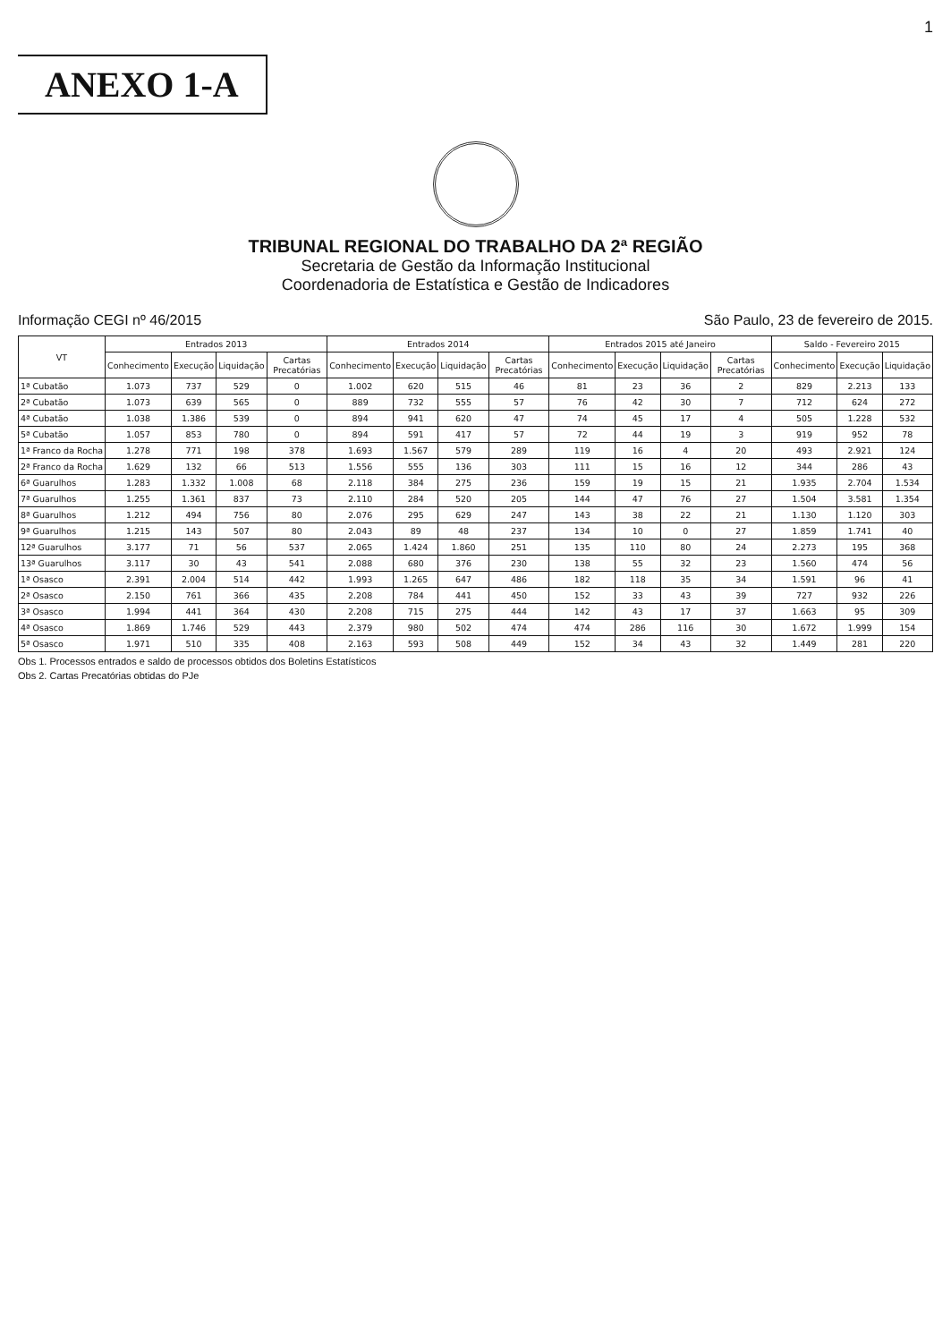1
ANEXO 1-A
TRIBUNAL REGIONAL DO TRABALHO DA 2ª REGIÃO
Secretaria de Gestão da Informação Institucional
Coordenadoria de Estatística e Gestão de Indicadores
Informação CEGI nº 46/2015 São Paulo, 23 de fevereiro de 2015.
| VT | Entrados 2013 | | | | Entrados 2014 | | | | Entrados 2015 até Janeiro | | | | Saldo - Fevereiro 2015 | | |
| --- | --- | --- | --- | --- | --- | --- | --- | --- | --- | --- | --- | --- | --- | --- | --- |
| | Conhecimento | Execução | Liquidação | Cartas Precatórias | Conhecimento | Execução | Liquidação | Cartas Precatórias | Conhecimento | Execução | Liquidação | Cartas Precatórias | Conhecimento | Execução | Liquidação |
| 1ª Cubatão | 1.073 | 737 | 529 | 0 | 1.002 | 620 | 515 | 46 | 81 | 23 | 36 | 2 | 829 | 2.213 | 133 |
| 2ª Cubatão | 1.073 | 639 | 565 | 0 | 889 | 732 | 555 | 57 | 76 | 42 | 30 | 7 | 712 | 624 | 272 |
| 4ª Cubatão | 1.038 | 1.386 | 539 | 0 | 894 | 941 | 620 | 47 | 74 | 45 | 17 | 4 | 505 | 1.228 | 532 |
| 5ª Cubatão | 1.057 | 853 | 780 | 0 | 894 | 591 | 417 | 57 | 72 | 44 | 19 | 3 | 919 | 952 | 78 |
| 1ª Franco da Rocha | 1.278 | 771 | 198 | 378 | 1.693 | 1.567 | 579 | 289 | 119 | 16 | 4 | 20 | 493 | 2.921 | 124 |
| 2ª Franco da Rocha | 1.629 | 132 | 66 | 513 | 1.556 | 555 | 136 | 303 | 111 | 15 | 16 | 12 | 344 | 286 | 43 |
| 6ª Guarulhos | 1.283 | 1.332 | 1.008 | 68 | 2.118 | 384 | 275 | 236 | 159 | 19 | 15 | 21 | 1.935 | 2.704 | 1.534 |
| 7ª Guarulhos | 1.255 | 1.361 | 837 | 73 | 2.110 | 284 | 520 | 205 | 144 | 47 | 76 | 27 | 1.504 | 3.581 | 1.354 |
| 8ª Guarulhos | 1.212 | 494 | 756 | 80 | 2.076 | 295 | 629 | 247 | 143 | 38 | 22 | 21 | 1.130 | 1.120 | 303 |
| 9ª Guarulhos | 1.215 | 143 | 507 | 80 | 2.043 | 89 | 48 | 237 | 134 | 10 | 0 | 27 | 1.859 | 1.741 | 40 |
| 12ª Guarulhos | 3.177 | 71 | 56 | 537 | 2.065 | 1.424 | 1.860 | 251 | 135 | 110 | 80 | 24 | 2.273 | 195 | 368 |
| 13ª Guarulhos | 3.117 | 30 | 43 | 541 | 2.088 | 680 | 376 | 230 | 138 | 55 | 32 | 23 | 1.560 | 474 | 56 |
| 1ª Osasco | 2.391 | 2.004 | 514 | 442 | 1.993 | 1.265 | 647 | 486 | 182 | 118 | 35 | 34 | 1.591 | 96 | 41 |
| 2ª Osasco | 2.150 | 761 | 366 | 435 | 2.208 | 784 | 441 | 450 | 152 | 33 | 43 | 39 | 727 | 932 | 226 |
| 3ª Osasco | 1.994 | 441 | 364 | 430 | 2.208 | 715 | 275 | 444 | 142 | 43 | 17 | 37 | 1.663 | 95 | 309 |
| 4ª Osasco | 1.869 | 1.746 | 529 | 443 | 2.379 | 980 | 502 | 474 | 474 | 286 | 116 | 30 | 1.672 | 1.999 | 154 |
| 5ª Osasco | 1.971 | 510 | 335 | 408 | 2.163 | 593 | 508 | 449 | 152 | 34 | 43 | 32 | 1.449 | 281 | 220 |
Obs 1. Processos entrados e saldo de processos obtidos dos Boletins Estatísticos
Obs 2. Cartas Precatórias obtidas do PJe